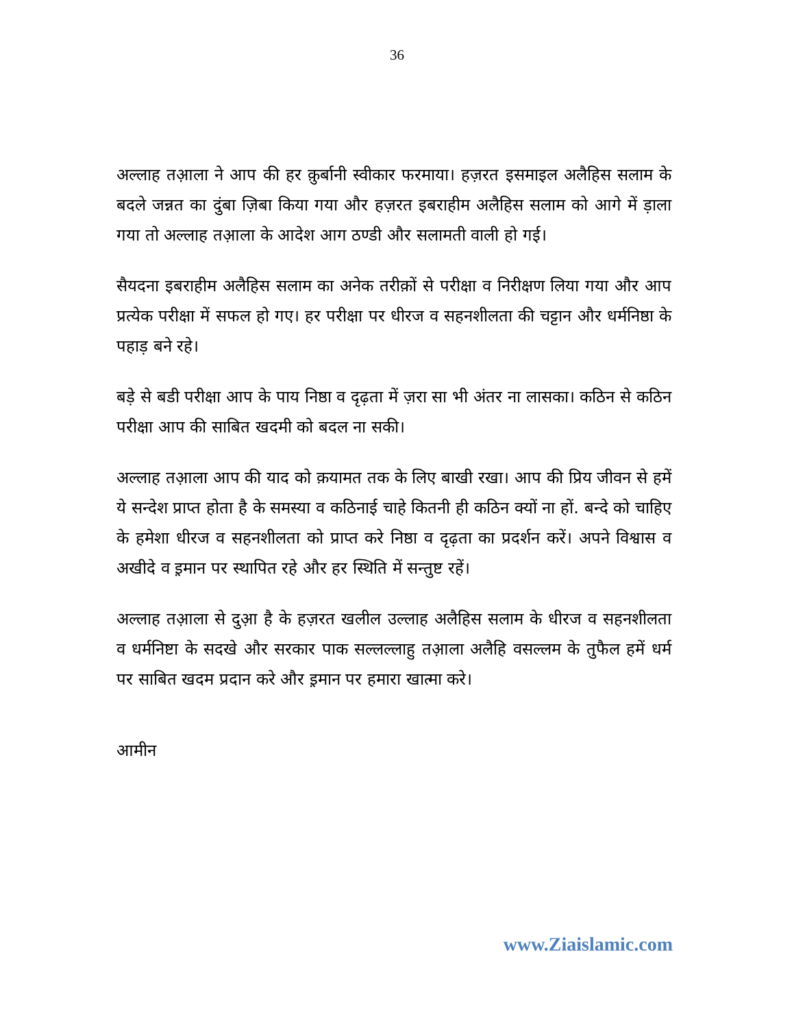36
अल्लाह तआ़ला ने आप की हर क़ुर्बानी स्वीकार फरमाया। हज़रत इसमाइल अलैहिस सलाम के बदले जन्नत का दुंबा ज़िबा किया गया और हज़रत इबराहीम अलैहिस सलाम को आगे में ड़ाला गया तो अल्लाह तआ़ला के आदेश आग ठण्डी और सलामती वाली हो गई।
सैयदना इबराहीम अलैहिस सलाम का अनेक तरीक़ों से परीक्षा व निरीक्षण लिया गया और आप प्रत्येक परीक्षा में सफल हो गए। हर परीक्षा पर धीरज व सहनशीलता की चट्टान और धर्मनिष्ठा के पहाड़ बने रहे।
बड़े से बडी परीक्षा आप के पाय निष्ठा व दृढ़ता में ज़रा सा भी अंतर ना लासका। कठिन से कठिन परीक्षा आप की साबित खदमी को बदल ना सकी।
अल्लाह तआ़ला आप की याद को क़यामत तक के लिए बाखी रखा। आप की प्रिय जीवन से हमें ये सन्देश प्राप्त होता है के समस्या व कठिनाई चाहे कितनी ही कठिन क्यों ना हों. बन्दे को चाहिए के हमेशा धीरज व सहनशीलता को प्राप्त करे निष्ठा व दृढ़ता का प्रदर्शन करें। अपने विश्वास व अखीदे व इ़मान पर स्थापित रहे और हर स्थिति में सन्तुष्ट रहें।
अल्लाह तआ़ला से दुआ़ है के हज़रत खलील उल्लाह अलैहिस सलाम के धीरज व सहनशीलता व धर्मनिष्टा के सदखे और सरकार पाक सल्लल्लाहु तआ़ला अलैहि वसल्लम के तुफैल हमें धर्म पर साबित खदम प्रदान करे और इ़मान पर हमारा खात्मा करे।
आमीन
www.Ziaislamic.com